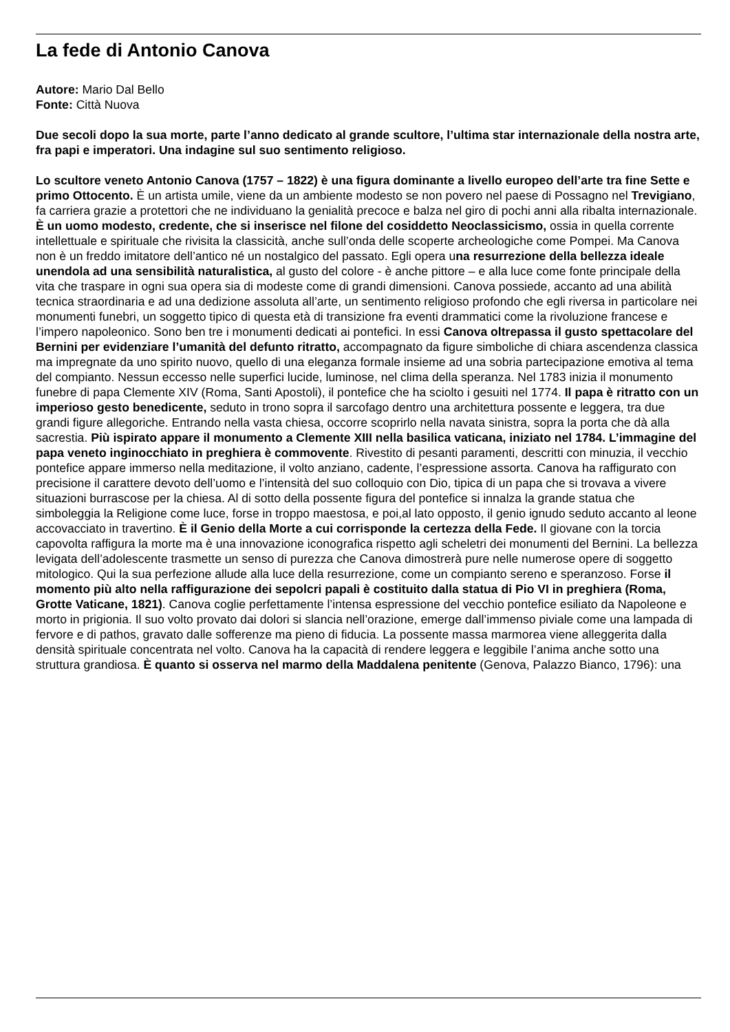La fede di Antonio Canova
Autore: Mario Dal Bello
Fonte: Città Nuova
Due secoli dopo la sua morte, parte l’anno dedicato al grande scultore, l’ultima star internazionale della nostra arte, fra papi e imperatori. Una indagine sul suo sentimento religioso.
Lo scultore veneto Antonio Canova (1757 – 1822) è una figura dominante a livello europeo dell’arte tra fine Sette e primo Ottocento. È un artista umile, viene da un ambiente modesto se non povero nel paese di Possagno nel Trevigiano, fa carriera grazie a protettori che ne individuano la genialità precoce e balza nel giro di pochi anni alla ribalta internazionale. È un uomo modesto, credente, che si inserisce nel filone del cosiddetto Neoclassicismo, ossia in quella corrente intellettuale e spirituale che rivisita la classicità, anche sull’onda delle scoperte archeologiche come Pompei. Ma Canova non è un freddo imitatore dell’antico né un nostalgico del passato. Egli opera una resurrezione della bellezza ideale unendola ad una sensibilità naturalistica, al gusto del colore - è anche pittore – e alla luce come fonte principale della vita che traspare in ogni sua opera sia di modeste come di grandi dimensioni. Canova possiede, accanto ad una abilità tecnica straordinaria e ad una dedizione assoluta all’arte, un sentimento religioso profondo che egli riversa in particolare nei monumenti funebri, un soggetto tipico di questa età di transizione fra eventi drammatici come la rivoluzione francese e l’impero napoleonico. Sono ben tre i monumenti dedicati ai pontefici. In essi Canova oltrepassa il gusto spettacolare del Bernini per evidenziare l’umanità del defunto ritratto, accompagnato da figure simboliche di chiara ascendenza classica ma impregnate da uno spirito nuovo, quello di una eleganza formale insieme ad una sobria partecipazione emotiva al tema del compianto. Nessun eccesso nelle superfici lucide, luminose, nel clima della speranza. Nel 1783 inizia il monumento funebre di papa Clemente XIV (Roma, Santi Apostoli), il pontefice che ha sciolto i gesuiti nel 1774. Il papa è ritratto con un imperioso gesto benedicente, seduto in trono sopra il sarcofago dentro una architettura possente e leggera, tra due grandi figure allegoriche. Entrando nella vasta chiesa, occorre scoprirlo nella navata sinistra, sopra la porta che dà alla sacrestia. Più ispirato appare il monumento a Clemente XIII nella basilica vaticana, iniziato nel 1784. L’immagine del papa veneto inginocchiato in preghiera è commovente. Rivestito di pesanti paramenti, descritti con minuzia, il vecchio pontefice appare immerso nella meditazione, il volto anziano, cadente, l’espressione assorta. Canova ha raffigurato con precisione il carattere devoto dell’uomo e l’intensità del suo colloquio con Dio, tipica di un papa che si trovava a vivere situazioni burrascose per la chiesa. Al di sotto della possente figura del pontefice si innalza la grande statua che simboleggia la Religione come luce, forse in troppo maestosa, e poi,al lato opposto, il genio ignudo seduto accanto al leone accovacciato in travertino. È il Genio della Morte a cui corrisponde la certezza della Fede. Il giovane con la torcia capovolta raffigura la morte ma è una innovazione iconografica rispetto agli scheletri dei monumenti del Bernini. La bellezza levigata dell’adolescente trasmette un senso di purezza che Canova dimostrerà pure nelle numerose opere di soggetto mitologico. Qui la sua perfezione allude alla luce della resurrezione, come un compianto sereno e speranzoso. Forse il momento più alto nella raffigurazione dei sepolcri papali è costituito dalla statua di Pio VI in preghiera (Roma, Grotte Vaticane, 1821). Canova coglie perfettamente l’intensa espressione del vecchio pontefice esiliato da Napoleone e morto in prigionia. Il suo volto provato dai dolori si slancia nell’orazione, emerge dall’immenso piviale come una lampada di fervore e di pathos, gravato dalle sofferenze ma pieno di fiducia. La possente massa marmorea viene alleggerita dalla densità spirituale concentrata nel volto. Canova ha la capacità di rendere leggera e leggibile l’anima anche sotto una struttura grandiosa. È quanto si osserva nel marmo della Maddalena penitente (Genova, Palazzo Bianco, 1796): una